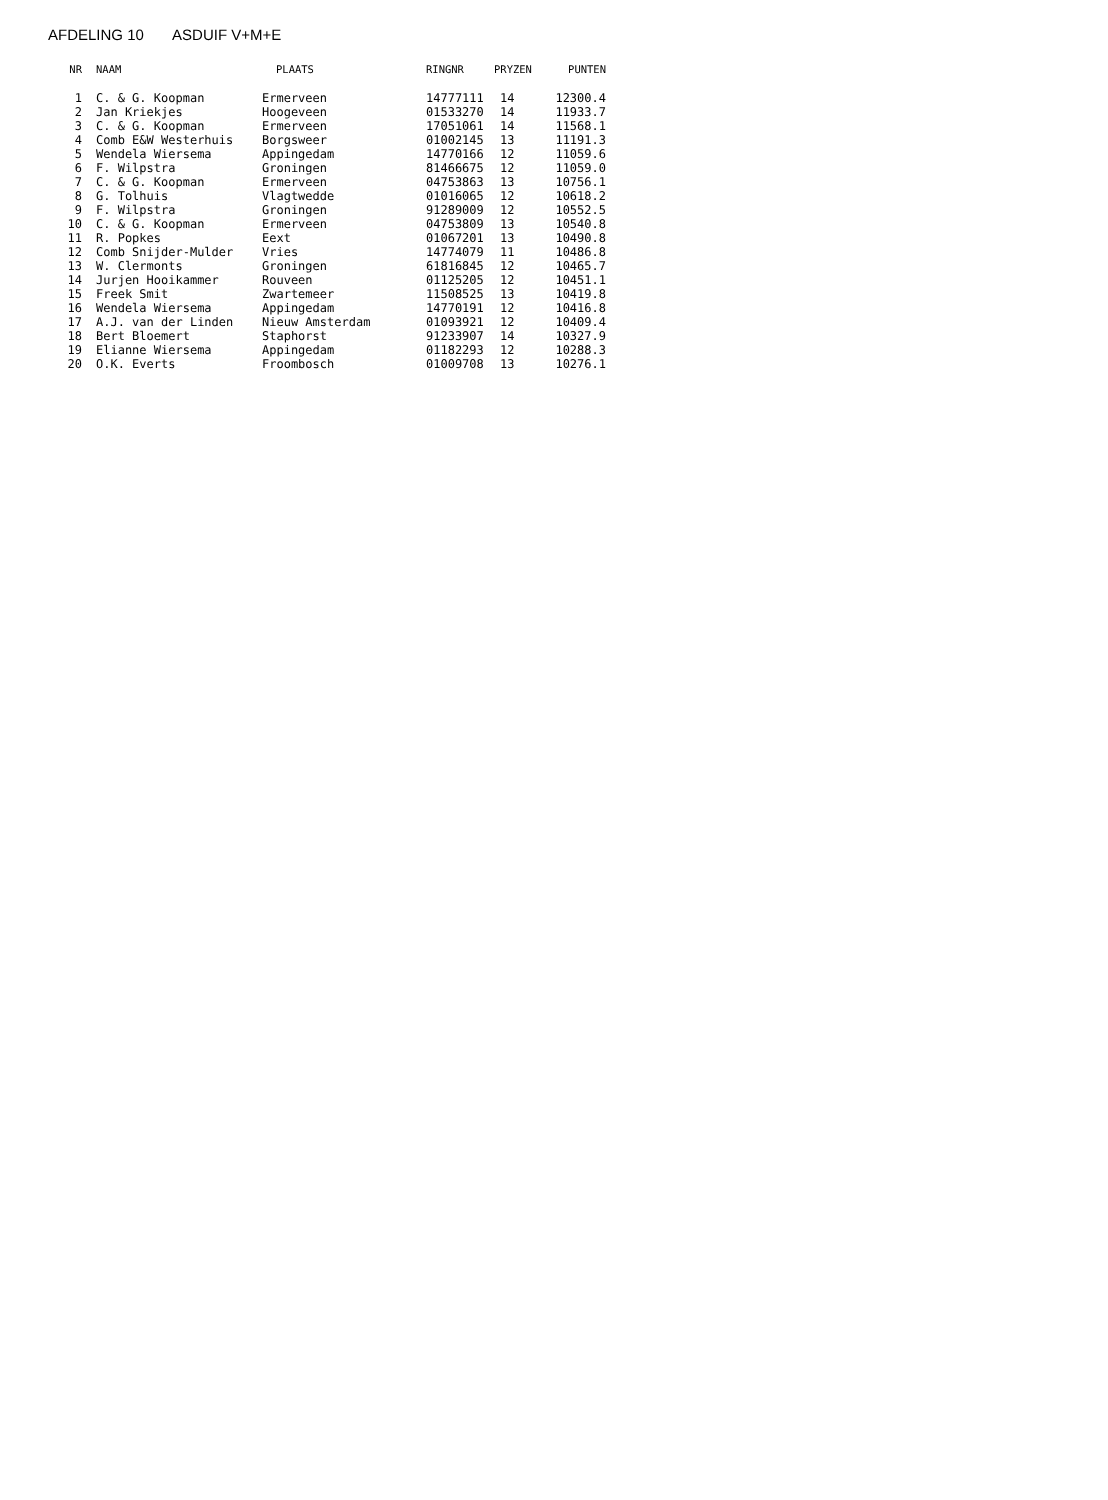AFDELING 10 ASDUIF V+M+E
| NR | NAAM | PLAATS | RINGNR | PRYZEN | PUNTEN |
| --- | --- | --- | --- | --- | --- |
| 1 | C. & G. Koopman | Ermerveen | 14777111 | 14 | 12300.4 |
| 2 | Jan Kriekjes | Hoogeveen | 01533270 | 14 | 11933.7 |
| 3 | C. & G. Koopman | Ermerveen | 17051061 | 14 | 11568.1 |
| 4 | Comb E&W Westerhuis | Borgsweer | 01002145 | 13 | 11191.3 |
| 5 | Wendela Wiersema | Appingedam | 14770166 | 12 | 11059.6 |
| 6 | F. Wilpstra | Groningen | 81466675 | 12 | 11059.0 |
| 7 | C. & G. Koopman | Ermerveen | 04753863 | 13 | 10756.1 |
| 8 | G. Tolhuis | Vlagtwedde | 01016065 | 12 | 10618.2 |
| 9 | F. Wilpstra | Groningen | 91289009 | 12 | 10552.5 |
| 10 | C. & G. Koopman | Ermerveen | 04753809 | 13 | 10540.8 |
| 11 | R. Popkes | Eext | 01067201 | 13 | 10490.8 |
| 12 | Comb Snijder-Mulder | Vries | 14774079 | 11 | 10486.8 |
| 13 | W. Clermonts | Groningen | 61816845 | 12 | 10465.7 |
| 14 | Jurjen Hooikammer | Rouveen | 01125205 | 12 | 10451.1 |
| 15 | Freek Smit | Zwartemeer | 11508525 | 13 | 10419.8 |
| 16 | Wendela Wiersema | Appingedam | 14770191 | 12 | 10416.8 |
| 17 | A.J. van der Linden | Nieuw Amsterdam | 01093921 | 12 | 10409.4 |
| 18 | Bert Bloemert | Staphorst | 91233907 | 14 | 10327.9 |
| 19 | Elianne Wiersema | Appingedam | 01182293 | 12 | 10288.3 |
| 20 | O.K. Everts | Froombosch | 01009708 | 13 | 10276.1 |